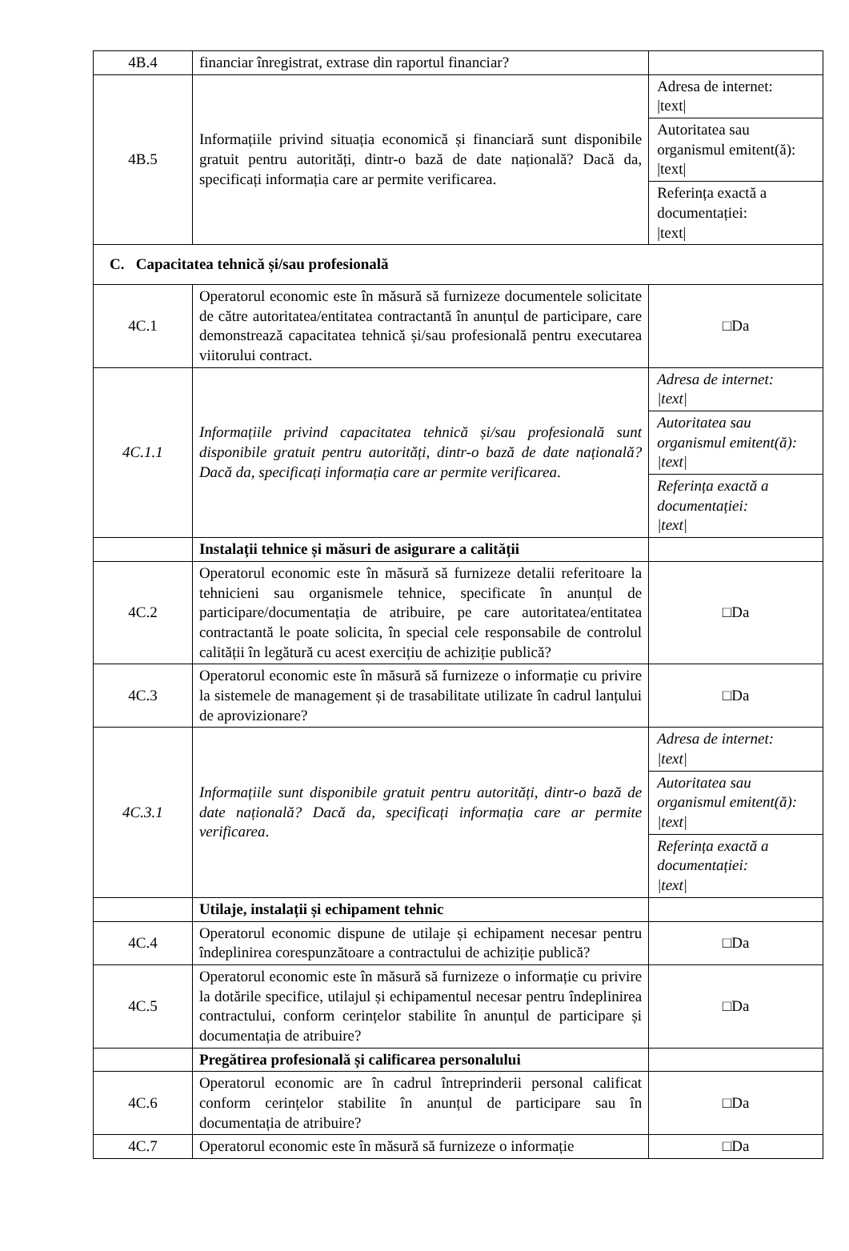| 4B.4 | financiar înregistrat, extrase din raportul financiar? | |
| 4B.5 | Informațiile privind situația economică și financiară sunt disponibile gratuit pentru autorități, dintr-o bază de date națională? Dacă da, specificați informația care ar permite verificarea. | Adresa de internet: /text/ Autoritatea sau organismul emitent(ă): /text/ Referința exactă a documentației: /text/ |
| C. Capacitatea tehnică și/sau profesională | | |
| 4C.1 | Operatorul economic este în măsură să furnizeze documentele solicitate de către autoritatea/entitatea contractantă în anunțul de participare, care demonstrează capacitatea tehnică și/sau profesională pentru executarea viitorului contract. | □Da |
| 4C.1.1 | Informațiile privind capacitatea tehnică și/sau profesională sunt disponibile gratuit pentru autorități, dintr-o bază de date națională? Dacă da, specificați informația care ar permite verificarea . | Adresa de internet: /text/ Autoritatea sau organismul emitent(ă): /text/ Referința exactă a documentației: /text/ |
| | Instalații tehnice și măsuri de asigurare a calității | |
| 4C.2 | Operatorul economic este în măsură să furnizeze detalii referitoare la tehnicieni sau organismele tehnice, specificate în anunțul de participare/documentația de atribuire, pe care autoritatea/entitatea contractantă le poate solicita, în special cele responsabile de controlul calității în legătură cu acest exercițiu de achiziție publică? | □Da |
| 4C.3 | Operatorul economic este în măsură să furnizeze o informație cu privire la sistemele de management și de trasabilitate utilizate în cadrul lanțului de aprovizionare? | □Da |
| 4C.3.1 | Informațiile sunt disponibile gratuit pentru autorități, dintr-o bază de date națională? Dacă da, specificați informația care ar permite verificarea . | Adresa de internet: /text/ Autoritatea sau organismul emitent(ă): /text/ Referința exactă a documentației: /text/ |
| | Utilaje, instalații și echipament tehnic | |
| 4C.4 | Operatorul economic dispune de utilaje și echipament necesar pentru îndeplinirea corespunzătoare a contractului de achiziție publică? | □Da |
| 4C.5 | Operatorul economic este în măsură să furnizeze o informație cu privire la dotările specifice, utilajul și echipamentul necesar pentru îndeplinirea contractului, conform cerințelor stabilite în anunțul de participare și documentația de atribuire? | □Da |
| | Pregătirea profesională și calificarea personalului | |
| 4C.6 | Operatorul economic are în cadrul întreprinderii personal calificat conform cerințelor stabilite în anunțul de participare sau în documentația de atribuire? | □Da |
| 4C.7 | Operatorul economic este în măsură să furnizeze o informație | □Da |